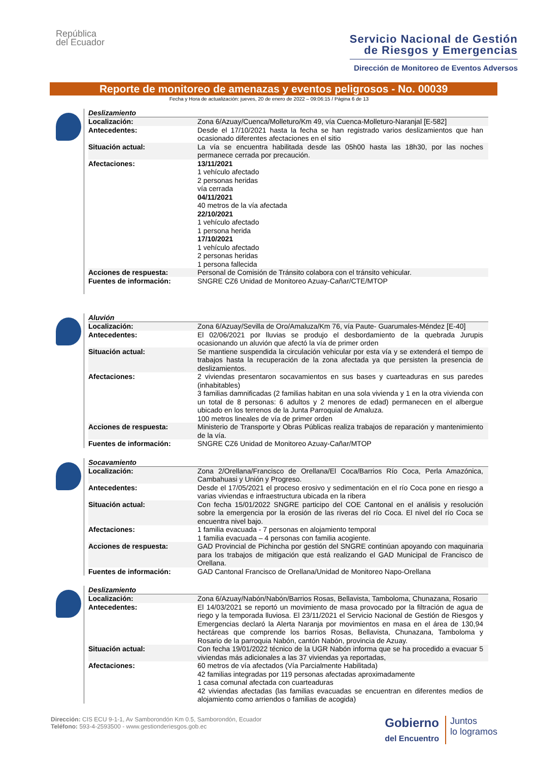República
del Ecuador
Servicio Nacional de Gestión
de Riesgos y Emergencias
Dirección de Monitoreo de Eventos Adversos
Reporte de monitoreo de amenazas y eventos peligrosos - No. 00039
Fecha y Hora de actualización: jueves, 20 de enero de 2022 – 09:06:15 / Página 6 de 13
Deslizamiento
| Localización: | Zona 6/Azuay/Cuenca/Molleturo/Km 49, vía Cuenca-Molleturo-Naranjal [E-582] |
| Antecedentes: | Desde el 17/10/2021 hasta la fecha se han registrado varios deslizamientos que han ocasionado diferentes afectaciones en el sitio |
| Situación actual: | La vía se encuentra habilitada desde las 05h00 hasta las 18h30, por las noches permanece cerrada por precaución. |
| Afectaciones: | 13/11/2021 1 vehículo afectado 2 personas heridas vía cerrada 04/11/2021 40 metros de la vía afectada 22/10/2021 1 vehículo afectado 1 persona herida 17/10/2021 1 vehículo afectado 2 personas heridas 1 persona fallecida |
| Acciones de respuesta: | Personal de Comisión de Tránsito colabora con el tránsito vehicular. |
| Fuentes de información: | SNGRE CZ6 Unidad de Monitoreo Azuay-Cañar/CTE/MTOP |
Aluvión
| Localización: | Zona 6/Azuay/Sevilla de Oro/Amaluza/Km 76, vía Paute- Guarumales-Méndez [E-40] |
| Antecedentes: | El 02/06/2021 por lluvias se produjo el desbordamiento de la quebrada Jurupis ocasionando un aluvión que afectó la vía de primer orden |
| Situación actual: | Se mantiene suspendida la circulación vehicular por esta vía y se extenderá el tiempo de trabajos hasta la recuperación de la zona afectada ya que persisten la presencia de deslizamientos. |
| Afectaciones: | 2 viviendas presentaron socavamientos en sus bases y cuarteaduras en sus paredes (inhabitables) 3 familias damnificadas (2 familias habitan en una sola vivienda y 1 en la otra vivienda con un total de 8 personas: 6 adultos y 2 menores de edad) permanecen en el albergue ubicado en los terrenos de la Junta Parroquial de Amaluza. 100 metros lineales de vía de primer orden |
| Acciones de respuesta: | Ministerio de Transporte y Obras Públicas realiza trabajos de reparación y mantenimiento de la vía. |
| Fuentes de información: | SNGRE CZ6 Unidad de Monitoreo Azuay-Cañar/MTOP |
Socavamiento
| Localización: | Zona 2/Orellana/Francisco de Orellana/El Coca/Barrios Río Coca, Perla Amazónica, Cambahuasi y Unión y Progreso. |
| Antecedentes: | Desde el 17/05/2021 el proceso erosivo y sedimentación en el río Coca pone en riesgo a varias viviendas e infraestructura ubicada en la ribera |
| Situación actual: | Con fecha 15/01/2022 SNGRE participo del COE Cantonal en el análisis y resolución sobre la emergencia por la erosión de las riveras del río Coca. El nivel del río Coca se encuentra nivel bajo. |
| Afectaciones: | 1 familia evacuada - 7 personas en alojamiento temporal 1 familia evacuada – 4 personas con familia acogiente. |
| Acciones de respuesta: | GAD Provincial de Pichincha por gestión del SNGRE continúan apoyando con maquinaria para los trabajos de mitigación que está realizando el GAD Municipal de Francisco de Orellana. |
| Fuentes de información: | GAD Cantonal Francisco de Orellana/Unidad de Monitoreo Napo-Orellana |
Deslizamiento
| Localización: | Zona 6/Azuay/Nabón/Nabón/Barrios Rosas, Bellavista, Tamboloma, Chunazana, Rosario |
| Antecedentes: | El 14/03/2021 se reportó un movimiento de masa provocado por la filtración de agua de riego y la temporada lluviosa. El 23/11/2021 el Servicio Nacional de Gestión de Riesgos y Emergencias declaró la Alerta Naranja por movimientos en masa en el área de 130,94 hectáreas que comprende los barrios Rosas, Bellavista, Chunazana, Tamboloma y Rosario de la parroquia Nabón, cantón Nabón, provincia de Azuay. |
| Situación actual: | Con fecha 19/01/2022 técnico de la UGR Nabón informa que se ha procedido a evacuar 5 viviendas más adicionales a las 37 viviendas ya reportadas, |
| Afectaciones: | 60 metros de vía afectados (Vía Parcialmente Habilitada) 42 familias integradas por 119 personas afectadas aproximadamente 1 casa comunal afectada con cuarteaduras 42 viviendas afectadas (las familias evacuadas se encuentran en diferentes medios de alojamiento como arriendos o familias de acogida) |
Dirección: CIS ECU 9-1-1, Av Samborondón Km 0.5, Samborondón, Ecuador
Teléfono: 593-4-2593500 - www.gestionderiesgos.gob.ec
Gobierno
del Encuentro
Juntos
lo logramos